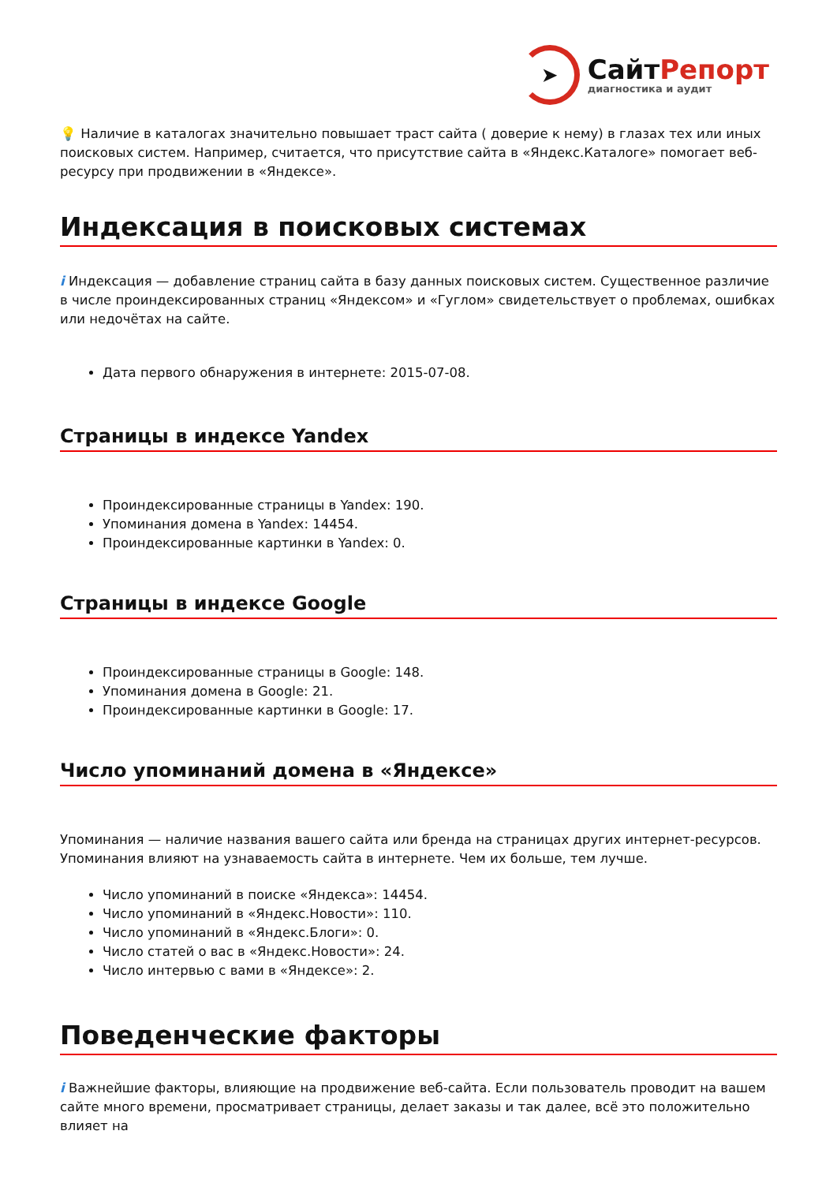➤
СайтРепорт
диагностика и аудит
💡 Наличие в каталогах значительно повышает траст сайта ( доверие к нему) в глазах тех или иных поисковых систем. Например, считается, что присутствие сайта в «Яндекс.Каталоге» помогает веб-ресурсу при продвижении в «Яндексе».
Индексация в поисковых системах
i Индексация — добавление страниц сайта в базу данных поисковых систем. Существенное различие в числе проиндексированных страниц «Яндексом» и «Гуглом» свидетельствует о проблемах, ошибках или недочётах на сайте.
Дата первого обнаружения в интернете: 2015-07-08.
Страницы в индексе Yandex
Проиндексированные страницы в Yandex: 190.
Упоминания домена в Yandex: 14454.
Проиндексированные картинки в Yandex: 0.
Страницы в индексе Google
Проиндексированные страницы в Google: 148.
Упоминания домена в Google: 21.
Проиндексированные картинки в Google: 17.
Число упоминаний домена в «Яндексе»
Упоминания — наличие названия вашего сайта или бренда на страницах других интернет-ресурсов. Упоминания влияют на узнаваемость сайта в интернете. Чем их больше, тем лучше.
Число упоминаний в поиске «Яндекса»: 14454.
Число упоминаний в «Яндекс.Новости»: 110.
Число упоминаний в «Яндекс.Блоги»: 0.
Число статей о вас в «Яндекс.Новости»: 24.
Число интервью с вами в «Яндексе»: 2.
Поведенческие факторы
i Важнейшие факторы, влияющие на продвижение веб-сайта. Если пользователь проводит на вашем сайте много времени, просматривает страницы, делает заказы и так далее, всё это положительно влияет на